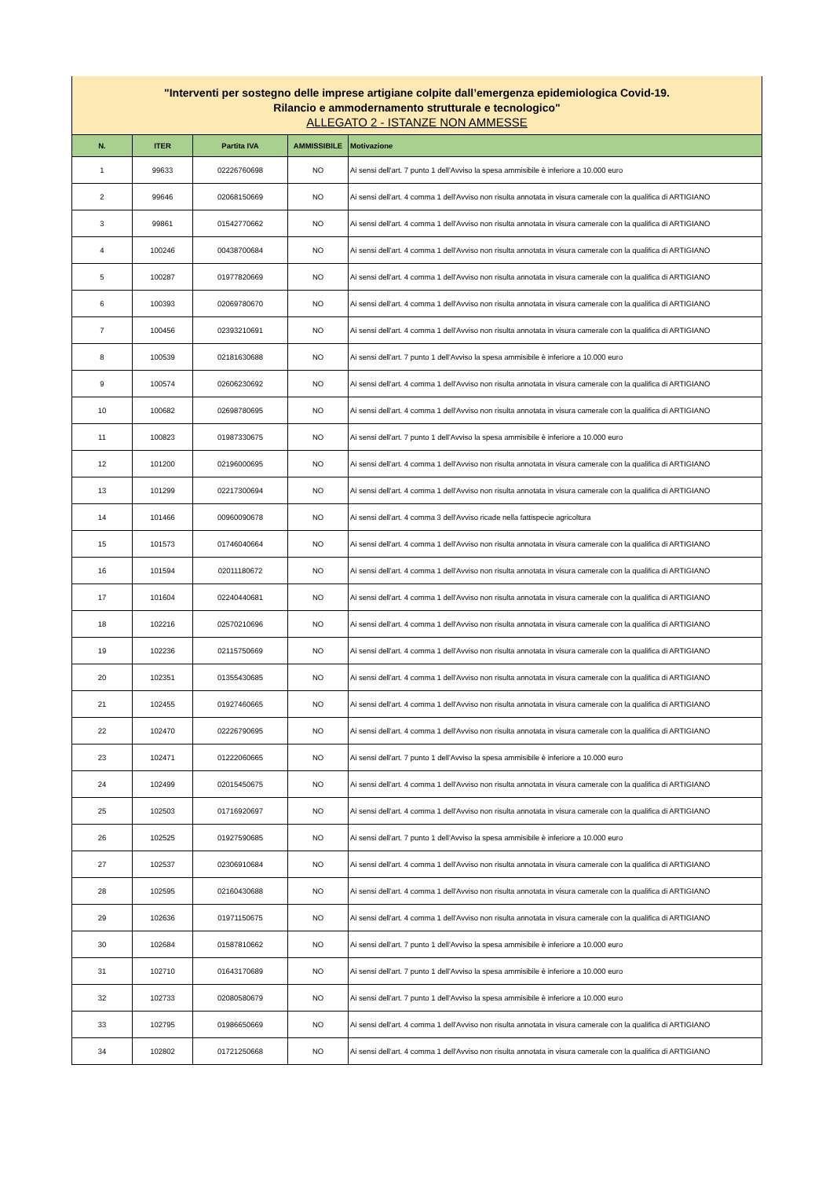"Interventi per sostegno delle imprese artigiane colpite dall’emergenza epidemiologica Covid-19.
Rilancio e ammodernamento strutturale e tecnologico"
ALLEGATO 2 - ISTANZE NON AMMESSE
| N. | ITER | Partita IVA | AMMISSIBILE | Motivazione |
| --- | --- | --- | --- | --- |
| 1 | 99633 | 02226760698 | NO | Ai sensi dell'art. 7 punto 1 dell'Avviso la spesa ammisibile è inferiore a 10.000 euro |
| 2 | 99646 | 02068150669 | NO | Ai sensi dell'art. 4 comma 1 dell'Avviso non risulta annotata in visura camerale con la qualifica di ARTIGIANO |
| 3 | 99861 | 01542770662 | NO | Ai sensi dell'art. 4 comma 1 dell'Avviso non risulta annotata in visura camerale con la qualifica di ARTIGIANO |
| 4 | 100246 | 00438700684 | NO | Ai sensi dell'art. 4 comma 1 dell'Avviso non risulta annotata in visura camerale con la qualifica di ARTIGIANO |
| 5 | 100287 | 01977820669 | NO | Ai sensi dell'art. 4 comma 1 dell'Avviso non risulta annotata in visura camerale con la qualifica di ARTIGIANO |
| 6 | 100393 | 02069780670 | NO | Ai sensi dell'art. 4 comma 1 dell'Avviso non risulta annotata in visura camerale con la qualifica di ARTIGIANO |
| 7 | 100456 | 02393210691 | NO | Ai sensi dell'art. 4 comma 1 dell'Avviso non risulta annotata in visura camerale con la qualifica di ARTIGIANO |
| 8 | 100539 | 02181630688 | NO | Ai sensi dell'art. 7 punto 1 dell'Avviso la spesa ammisibile è inferiore a 10.000 euro |
| 9 | 100574 | 02606230692 | NO | Ai sensi dell'art. 4 comma 1 dell'Avviso non risulta annotata in visura camerale con la qualifica di ARTIGIANO |
| 10 | 100682 | 02698780695 | NO | Ai sensi dell'art. 4 comma 1 dell'Avviso non risulta annotata in visura camerale con la qualifica di ARTIGIANO |
| 11 | 100823 | 01987330675 | NO | Ai sensi dell'art. 7 punto 1 dell'Avviso la spesa ammisibile è inferiore a 10.000 euro |
| 12 | 101200 | 02196000695 | NO | Ai sensi dell'art. 4 comma 1 dell'Avviso non risulta annotata in visura camerale con la qualifica di ARTIGIANO |
| 13 | 101299 | 02217300694 | NO | Ai sensi dell'art. 4 comma 1 dell'Avviso non risulta annotata in visura camerale con la qualifica di ARTIGIANO |
| 14 | 101466 | 00960090678 | NO | Ai sensi dell'art. 4 comma 3 dell'Avviso ricade nella fattispecie agricoltura |
| 15 | 101573 | 01746040664 | NO | Ai sensi dell'art. 4 comma 1 dell'Avviso non risulta annotata in visura camerale con la qualifica di ARTIGIANO |
| 16 | 101594 | 02011180672 | NO | Ai sensi dell'art. 4 comma 1 dell'Avviso non risulta annotata in visura camerale con la qualifica di ARTIGIANO |
| 17 | 101604 | 02240440681 | NO | Ai sensi dell'art. 4 comma 1 dell'Avviso non risulta annotata in visura camerale con la qualifica di ARTIGIANO |
| 18 | 102216 | 02570210696 | NO | Ai sensi dell'art. 4 comma 1 dell'Avviso non risulta annotata in visura camerale con la qualifica di ARTIGIANO |
| 19 | 102236 | 02115750669 | NO | Ai sensi dell'art. 4 comma 1 dell'Avviso non risulta annotata in visura camerale con la qualifica di ARTIGIANO |
| 20 | 102351 | 01355430685 | NO | Ai sensi dell'art. 4 comma 1 dell'Avviso non risulta annotata in visura camerale con la qualifica di ARTIGIANO |
| 21 | 102455 | 01927460665 | NO | Ai sensi dell'art. 4 comma 1 dell'Avviso non risulta annotata in visura camerale con la qualifica di ARTIGIANO |
| 22 | 102470 | 02226790695 | NO | Ai sensi dell'art. 4 comma 1 dell'Avviso non risulta annotata in visura camerale con la qualifica di ARTIGIANO |
| 23 | 102471 | 01222060665 | NO | Ai sensi dell'art. 7 punto 1 dell'Avviso la spesa ammisibile è inferiore a 10.000 euro |
| 24 | 102499 | 02015450675 | NO | Ai sensi dell'art. 4 comma 1 dell'Avviso non risulta annotata in visura camerale con la qualifica di ARTIGIANO |
| 25 | 102503 | 01716920697 | NO | Ai sensi dell'art. 4 comma 1 dell'Avviso non risulta annotata in visura camerale con la qualifica di ARTIGIANO |
| 26 | 102525 | 01927590685 | NO | Ai sensi dell'art. 7 punto 1 dell'Avviso la spesa ammisibile è inferiore a 10.000 euro |
| 27 | 102537 | 02306910684 | NO | Ai sensi dell'art. 4 comma 1 dell'Avviso non risulta annotata in visura camerale con la qualifica di ARTIGIANO |
| 28 | 102595 | 02160430688 | NO | Ai sensi dell'art. 4 comma 1 dell'Avviso non risulta annotata in visura camerale con la qualifica di ARTIGIANO |
| 29 | 102636 | 01971150675 | NO | Ai sensi dell'art. 4 comma 1 dell'Avviso non risulta annotata in visura camerale con la qualifica di ARTIGIANO |
| 30 | 102684 | 01587810662 | NO | Ai sensi dell'art. 7 punto 1 dell'Avviso la spesa ammisibile è inferiore a 10.000 euro |
| 31 | 102710 | 01643170689 | NO | Ai sensi dell'art. 7 punto 1 dell'Avviso la spesa ammisibile è inferiore a 10.000 euro |
| 32 | 102733 | 02080580679 | NO | Ai sensi dell'art. 7 punto 1 dell'Avviso la spesa ammisibile è inferiore a 10.000 euro |
| 33 | 102795 | 01986650669 | NO | Ai sensi dell'art. 4 comma 1 dell'Avviso non risulta annotata in visura camerale con la qualifica di ARTIGIANO |
| 34 | 102802 | 01721250668 | NO | Ai sensi dell'art. 4 comma 1 dell'Avviso non risulta annotata in visura camerale con la qualifica di ARTIGIANO |